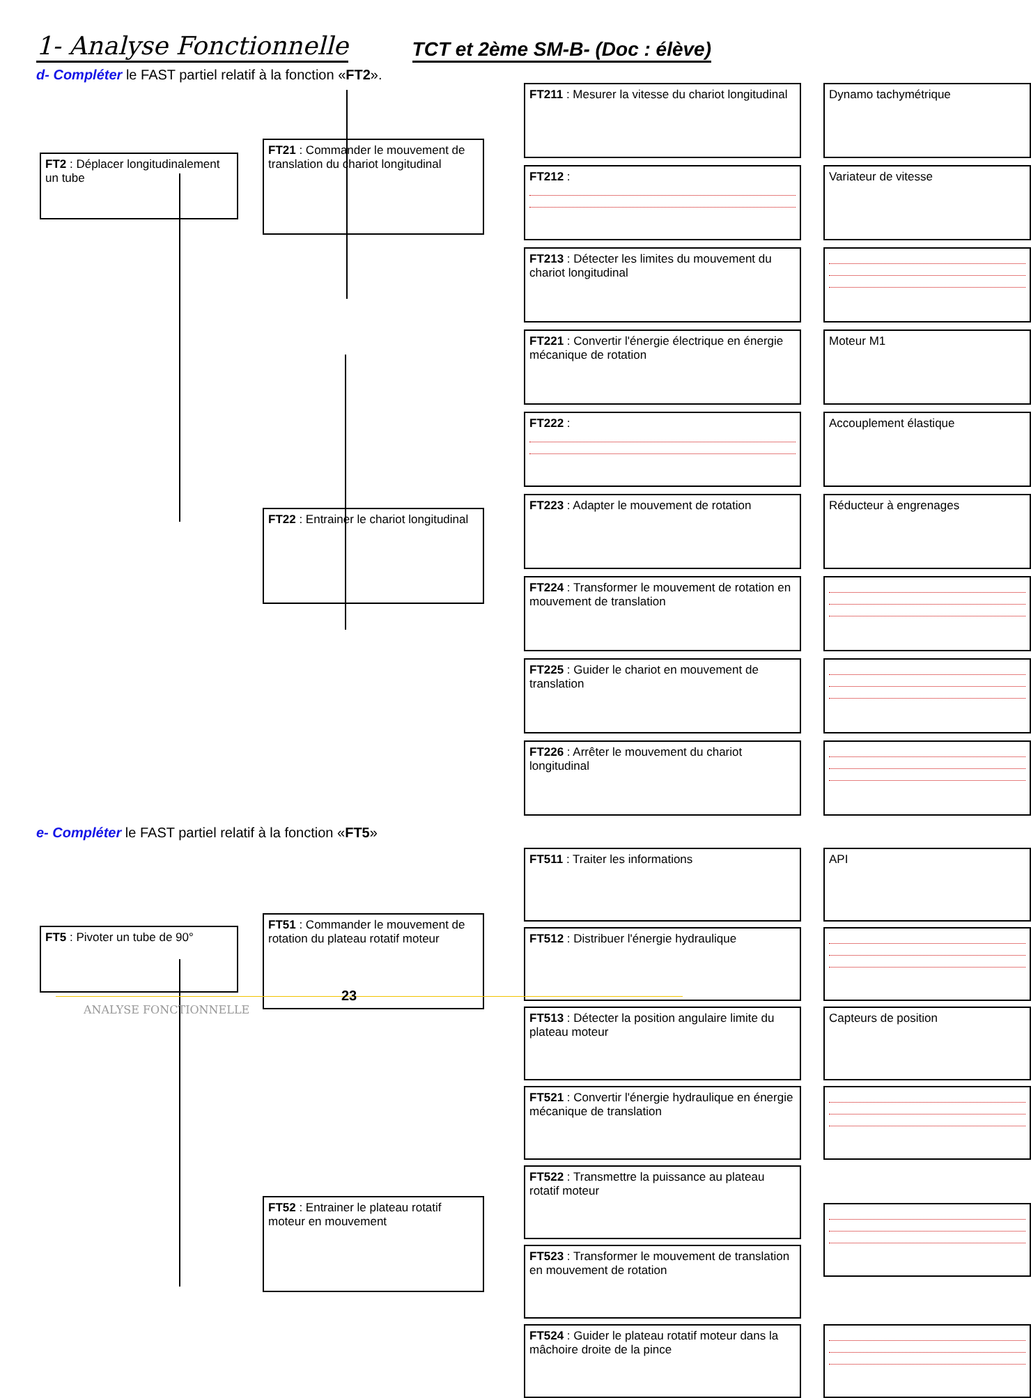1- Analyse Fonctionnelle
TCT et 2ème SM-B- (Doc : élève)
d- Compléter le FAST partiel relatif à la fonction «FT2».
FT2 : Déplacer longitudinalement un tube
FT21 : Commander le mouvement de translation du chariot longitudinal
FT22 : Entrainer le chariot longitudinal
FT211 : Mesurer la vitesse du chariot longitudinal
FT212 :
FT213 : Détecter les limites du mouvement du chariot longitudinal
FT221 : Convertir l'énergie électrique en énergie mécanique de rotation
FT222 :
FT223 : Adapter le mouvement de rotation
FT224 : Transformer le mouvement de rotation en mouvement de translation
FT225 : Guider le chariot en mouvement de translation
FT226 : Arrêter le mouvement du chariot longitudinal
Dynamo tachymétrique
Variateur de vitesse
Moteur M1
Accouplement élastique
Réducteur à engrenages
e- Compléter le FAST partiel relatif à la fonction «FT5»
FT5 : Pivoter un tube de 90°
FT51 : Commander le mouvement de rotation du plateau rotatif moteur
FT52 : Entrainer le plateau rotatif moteur en mouvement
FT511 : Traiter les informations
FT512 : Distribuer l'énergie hydraulique
FT513 : Détecter la position angulaire limite du plateau moteur
FT521 : Convertir l'énergie hydraulique en énergie mécanique de translation
FT522 : Transmettre la puissance au plateau rotatif moteur
FT523 : Transformer le mouvement de translation en mouvement de rotation
FT524 : Guider le plateau rotatif moteur dans la mâchoire droite de la pince
API
Capteurs de position
23
ANALYSE FONCTIONNELLE